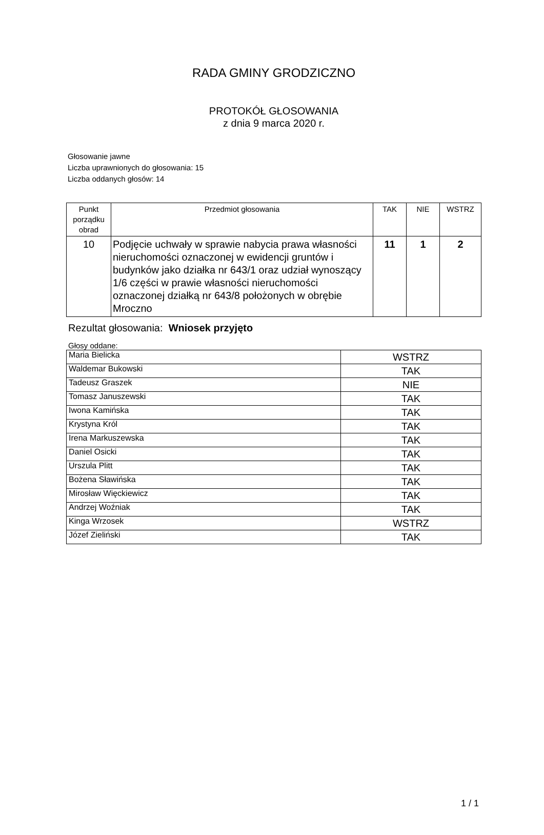RADA GMINY GRODZICZNO
PROTOKÓŁ GŁOSOWANIA
z dnia 9 marca 2020 r.
Głosowanie jawne
Liczba uprawnionych do głosowania: 15
Liczba oddanych głosów: 14
| Punkt porządku obrad | Przedmiot głosowania | TAK | NIE | WSTRZ |
| --- | --- | --- | --- | --- |
| 10 | Podjęcie uchwały w sprawie nabycia prawa własności nieruchomości oznaczonej w ewidencji gruntów i budynków jako działka nr 643/1 oraz udział wynoszący 1/6 części w prawie własności nieruchomości oznaczonej działką nr 643/8 położonych w obrębie Mroczno | 11 | 1 | 2 |
Rezultat głosowania: Wniosek przyjęto
Głosy oddane:
| Maria Bielicka | WSTRZ |
| Waldemar Bukowski | TAK |
| Tadeusz Graszek | NIE |
| Tomasz Januszewski | TAK |
| Iwona Kamińska | TAK |
| Krystyna Król | TAK |
| Irena Markuszewska | TAK |
| Daniel Osicki | TAK |
| Urszula Plitt | TAK |
| Bożena Sławińska | TAK |
| Mirosław Więckiewicz | TAK |
| Andrzej Woźniak | TAK |
| Kinga Wrzosek | WSTRZ |
| Józef Zieliński | TAK |
1 / 1